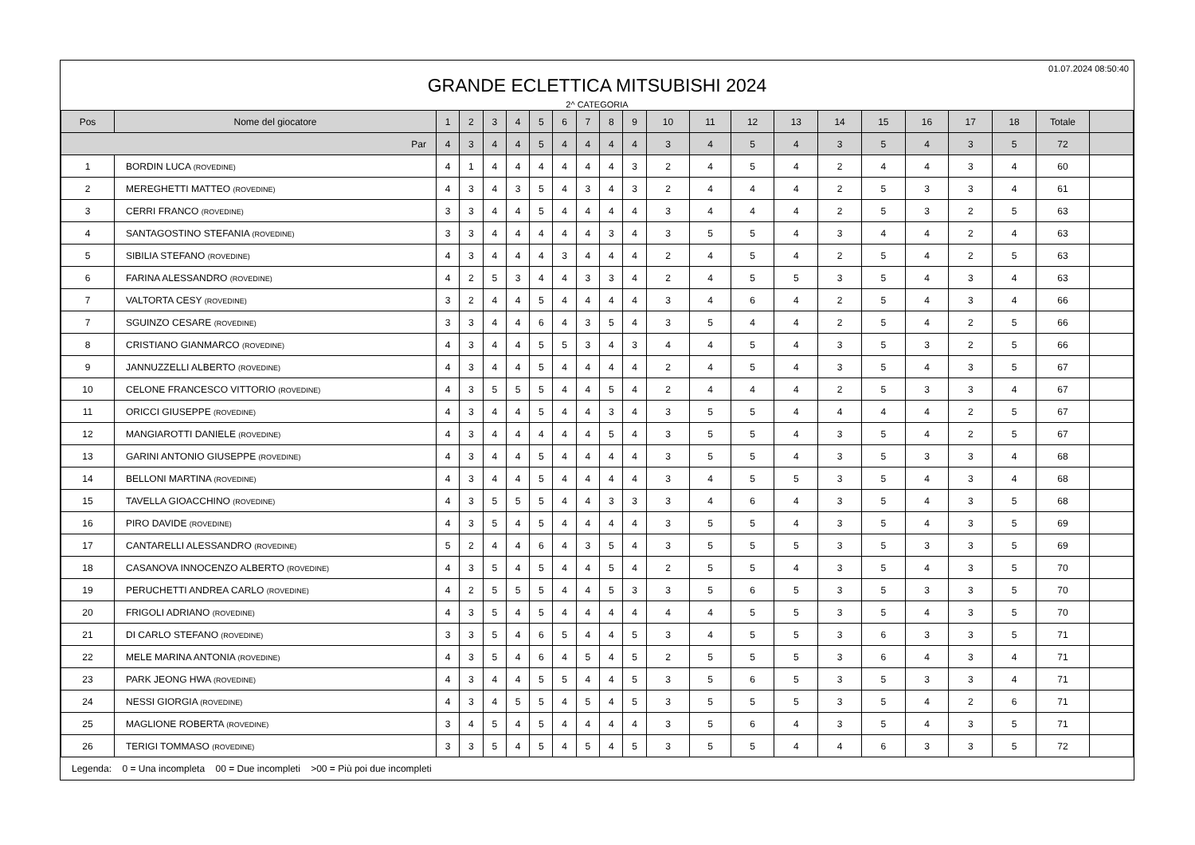01.07.2024 08:50:40
GRANDE ECLETTICA MITSUBISHI 2024
2^ CATEGORIA
| Pos | Nome del giocatore | 1 | 2 | 3 | 4 | 5 | 6 | 7 | 8 | 9 | 10 | 11 | 12 | 13 | 14 | 15 | 16 | 17 | 18 | Totale | |
| --- | --- | --- | --- | --- | --- | --- | --- | --- | --- | --- | --- | --- | --- | --- | --- | --- | --- | --- | --- | --- | --- |
| Par | | 4 | 3 | 4 | 4 | 5 | 4 | 4 | 4 | 4 | 3 | 4 | 5 | 4 | 3 | 5 | 4 | 3 | 5 | 72 | |
| 1 | BORDIN LUCA (ROVEDINE) | 4 | 1 | 4 | 4 | 4 | 4 | 4 | 4 | 3 | 2 | 4 | 5 | 4 | 2 | 4 | 4 | 3 | 4 | 60 | |
| 2 | MEREGHETTI MATTEO (ROVEDINE) | 4 | 3 | 4 | 3 | 5 | 4 | 3 | 4 | 3 | 2 | 4 | 4 | 4 | 2 | 5 | 3 | 3 | 4 | 61 | |
| 3 | CERRI FRANCO (ROVEDINE) | 3 | 3 | 4 | 4 | 5 | 4 | 4 | 4 | 4 | 3 | 4 | 4 | 4 | 2 | 5 | 3 | 2 | 5 | 63 | |
| 4 | SANTAGOSTINO STEFANIA (ROVEDINE) | 3 | 3 | 4 | 4 | 4 | 4 | 4 | 3 | 4 | 3 | 5 | 5 | 4 | 3 | 4 | 4 | 2 | 4 | 63 | |
| 5 | SIBILIA STEFANO (ROVEDINE) | 4 | 3 | 4 | 4 | 4 | 3 | 4 | 4 | 4 | 2 | 4 | 5 | 4 | 2 | 5 | 4 | 2 | 5 | 63 | |
| 6 | FARINA ALESSANDRO (ROVEDINE) | 4 | 2 | 5 | 3 | 4 | 4 | 3 | 3 | 4 | 2 | 4 | 5 | 5 | 3 | 5 | 4 | 3 | 4 | 63 | |
| 7 | VALTORTA CESY (ROVEDINE) | 3 | 2 | 4 | 4 | 5 | 4 | 4 | 4 | 4 | 3 | 4 | 6 | 4 | 2 | 5 | 4 | 3 | 4 | 66 | |
| 7 | SGUINZO CESARE (ROVEDINE) | 3 | 3 | 4 | 4 | 6 | 4 | 3 | 5 | 4 | 3 | 5 | 4 | 4 | 2 | 5 | 4 | 2 | 5 | 66 | |
| 8 | CRISTIANO GIANMARCO (ROVEDINE) | 4 | 3 | 4 | 4 | 5 | 5 | 3 | 4 | 3 | 4 | 4 | 5 | 4 | 3 | 5 | 3 | 2 | 5 | 66 | |
| 9 | JANNUZZELLI ALBERTO (ROVEDINE) | 4 | 3 | 4 | 4 | 5 | 4 | 4 | 4 | 4 | 2 | 4 | 5 | 4 | 3 | 5 | 4 | 3 | 5 | 67 | |
| 10 | CELONE FRANCESCO VITTORIO (ROVEDINE) | 4 | 3 | 5 | 5 | 5 | 4 | 4 | 5 | 4 | 2 | 4 | 4 | 4 | 2 | 5 | 3 | 3 | 4 | 67 | |
| 11 | ORICCI GIUSEPPE (ROVEDINE) | 4 | 3 | 4 | 4 | 5 | 4 | 4 | 3 | 4 | 3 | 5 | 5 | 4 | 4 | 4 | 4 | 2 | 5 | 67 | |
| 12 | MANGIAROTTI DANIELE (ROVEDINE) | 4 | 3 | 4 | 4 | 4 | 4 | 4 | 5 | 4 | 3 | 5 | 5 | 4 | 3 | 5 | 4 | 2 | 5 | 67 | |
| 13 | GARINI ANTONIO GIUSEPPE (ROVEDINE) | 4 | 3 | 4 | 4 | 5 | 4 | 4 | 4 | 4 | 3 | 5 | 5 | 4 | 3 | 5 | 3 | 3 | 4 | 68 | |
| 14 | BELLONI MARTINA (ROVEDINE) | 4 | 3 | 4 | 4 | 5 | 4 | 4 | 4 | 4 | 3 | 4 | 5 | 5 | 3 | 5 | 4 | 3 | 4 | 68 | |
| 15 | TAVELLA GIOACCHINO (ROVEDINE) | 4 | 3 | 5 | 5 | 5 | 4 | 4 | 3 | 3 | 3 | 4 | 6 | 4 | 3 | 5 | 4 | 3 | 5 | 68 | |
| 16 | PIRO DAVIDE (ROVEDINE) | 4 | 3 | 5 | 4 | 5 | 4 | 4 | 4 | 4 | 3 | 5 | 5 | 4 | 3 | 5 | 4 | 3 | 5 | 69 | |
| 17 | CANTARELLI ALESSANDRO (ROVEDINE) | 5 | 2 | 4 | 4 | 6 | 4 | 3 | 5 | 4 | 3 | 5 | 5 | 5 | 3 | 5 | 3 | 3 | 5 | 69 | |
| 18 | CASANOVA INNOCENZO ALBERTO (ROVEDINE) | 4 | 3 | 5 | 4 | 5 | 4 | 4 | 5 | 4 | 2 | 5 | 5 | 4 | 3 | 5 | 4 | 3 | 5 | 70 | |
| 19 | PERUCHETTI ANDREA CARLO (ROVEDINE) | 4 | 2 | 5 | 5 | 5 | 4 | 4 | 5 | 3 | 3 | 5 | 6 | 5 | 3 | 5 | 3 | 3 | 5 | 70 | |
| 20 | FRIGOLI ADRIANO (ROVEDINE) | 4 | 3 | 5 | 4 | 5 | 4 | 4 | 4 | 4 | 4 | 4 | 5 | 5 | 3 | 5 | 4 | 3 | 5 | 70 | |
| 21 | DI CARLO STEFANO (ROVEDINE) | 3 | 3 | 5 | 4 | 6 | 5 | 4 | 4 | 5 | 3 | 4 | 5 | 5 | 3 | 6 | 3 | 3 | 5 | 71 | |
| 22 | MELE MARINA ANTONIA (ROVEDINE) | 4 | 3 | 5 | 4 | 6 | 4 | 5 | 4 | 5 | 2 | 5 | 5 | 5 | 3 | 6 | 4 | 3 | 4 | 71 | |
| 23 | PARK JEONG HWA (ROVEDINE) | 4 | 3 | 4 | 4 | 5 | 5 | 4 | 4 | 5 | 3 | 5 | 6 | 5 | 3 | 5 | 3 | 3 | 4 | 71 | |
| 24 | NESSI GIORGIA (ROVEDINE) | 4 | 3 | 4 | 5 | 5 | 4 | 5 | 4 | 5 | 3 | 5 | 5 | 5 | 3 | 5 | 4 | 2 | 6 | 71 | |
| 25 | MAGLIONE ROBERTA (ROVEDINE) | 3 | 4 | 5 | 4 | 5 | 4 | 4 | 4 | 4 | 3 | 5 | 6 | 4 | 3 | 5 | 4 | 3 | 5 | 71 | |
| 26 | TERIGI TOMMASO (ROVEDINE) | 3 | 3 | 5 | 4 | 5 | 4 | 5 | 4 | 5 | 3 | 5 | 5 | 4 | 4 | 6 | 3 | 3 | 5 | 72 | |
Legenda: 0 = Una incompleta 00 = Due incompleti >00 = Più poi due incompleti